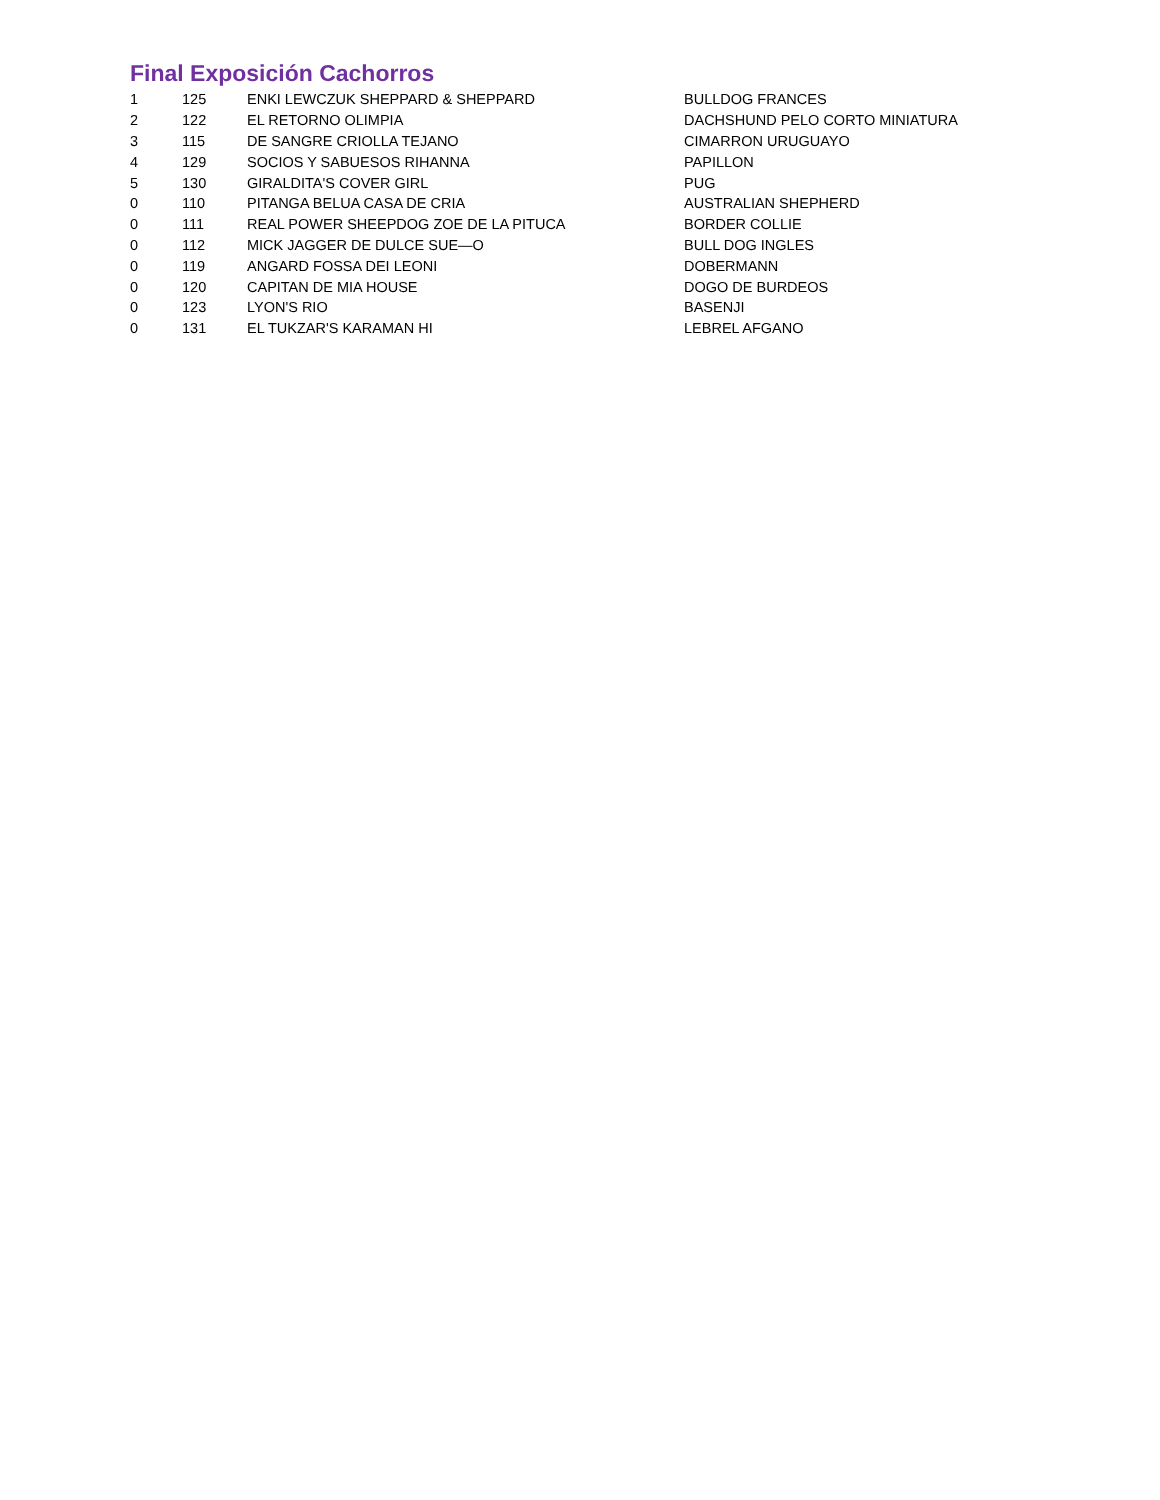Final Exposición Cachorros
| 1 | 125 | ENKI LEWCZUK SHEPPARD & SHEPPARD | BULLDOG FRANCES |
| 2 | 122 | EL RETORNO OLIMPIA | DACHSHUND PELO CORTO MINIATURA |
| 3 | 115 | DE SANGRE CRIOLLA TEJANO | CIMARRON URUGUAYO |
| 4 | 129 | SOCIOS Y SABUESOS RIHANNA | PAPILLON |
| 5 | 130 | GIRALDITA'S COVER GIRL | PUG |
| 0 | 110 | PITANGA BELUA CASA DE CRIA | AUSTRALIAN SHEPHERD |
| 0 | 111 | REAL POWER SHEEPDOG ZOE DE LA PITUCA | BORDER COLLIE |
| 0 | 112 | MICK JAGGER DE DULCE SUE—O | BULL DOG INGLES |
| 0 | 119 | ANGARD FOSSA DEI LEONI | DOBERMANN |
| 0 | 120 | CAPITAN DE MIA HOUSE | DOGO DE BURDEOS |
| 0 | 123 | LYON'S RIO | BASENJI |
| 0 | 131 | EL TUKZAR'S KARAMAN HI | LEBREL AFGANO |